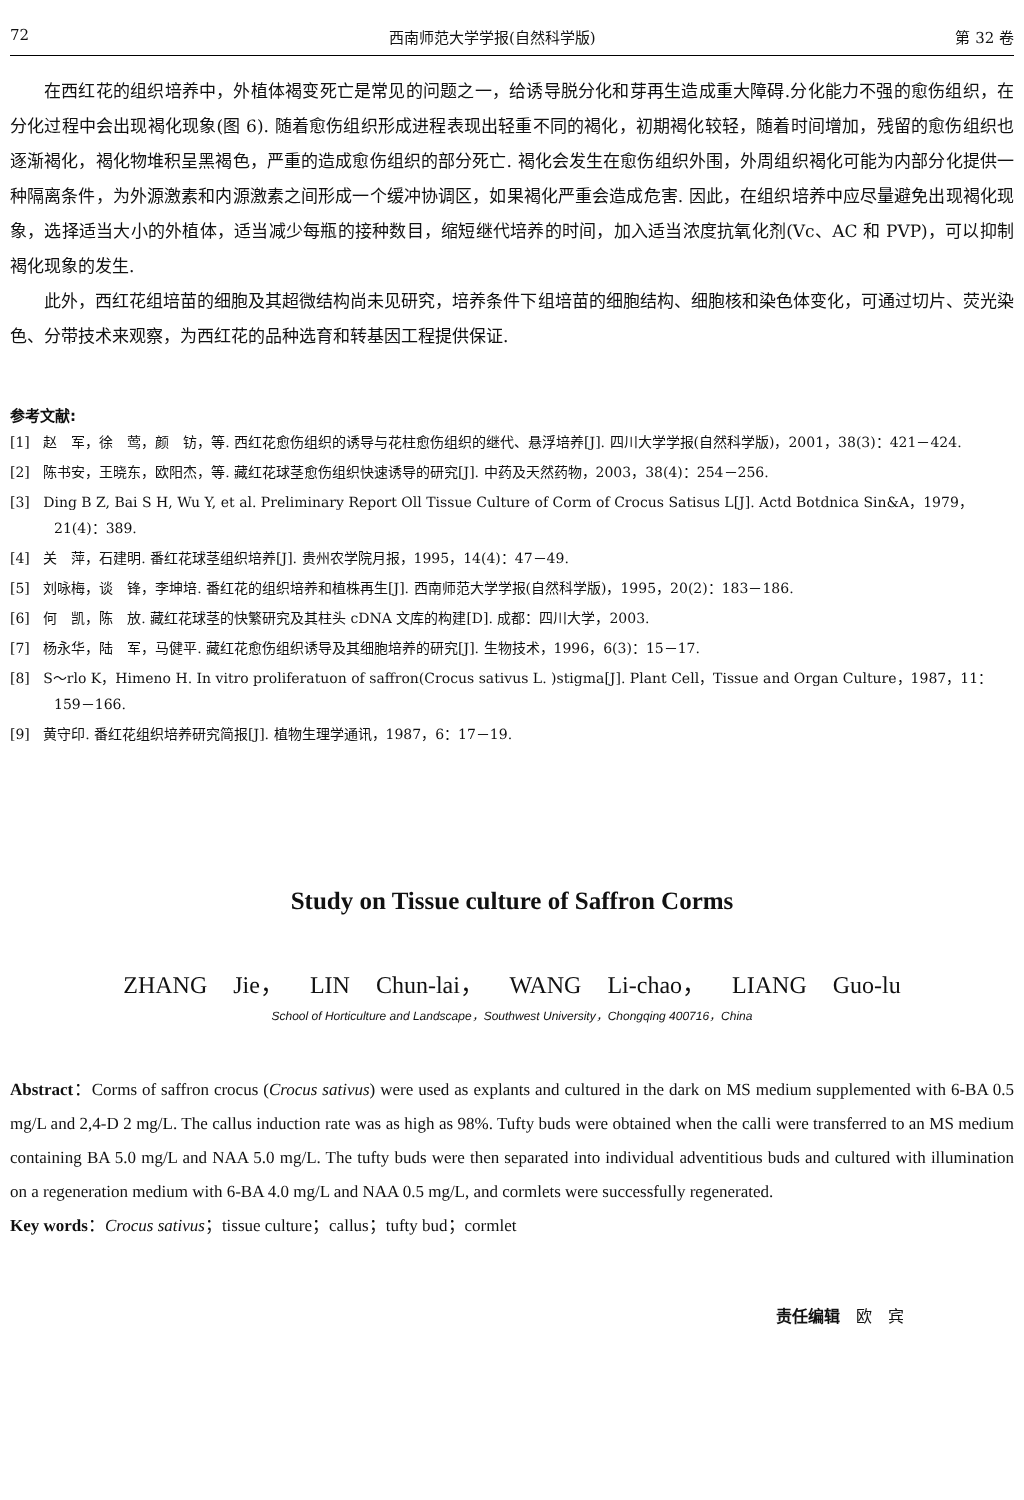72 西南师范大学学报(自然科学版) 第 32 卷
在西红花的组织培养中，外植体褐变死亡是常见的问题之一，给诱导脱分化和芽再生造成重大障碍.分化能力不强的愈伤组织，在分化过程中会出现褐化现象(图 6). 随着愈伤组织形成进程表现出轻重不同的褐化，初期褐化较轻，随着时间增加，残留的愈伤组织也逐渐褐化，褐化物堆积呈黑褐色，严重的造成愈伤组织的部分死亡. 褐化会发生在愈伤组织外围，外周组织褐化可能为内部分化提供一种隔离条件，为外源激素和内源激素之间形成一个缓冲协调区，如果褐化严重会造成危害. 因此，在组织培养中应尽量避免出现褐化现象，选择适当大小的外植体，适当减少每瓶的接种数目，缩短继代培养的时间，加入适当浓度抗氧化剂(Vc、AC 和 PVP)，可以抑制褐化现象的发生.
此外，西红花组培苗的细胞及其超微结构尚未见研究，培养条件下组培苗的细胞结构、细胞核和染色体变化，可通过切片、荧光染色、分带技术来观察，为西红花的品种选育和转基因工程提供保证.
参考文献:
[1] 赵　军，徐　莺，颜　钫，等. 西红花愈伤组织的诱导与花柱愈伤组织的继代、悬浮培养[J]. 四川大学学报(自然科学版)，2001，38(3)：421－424.
[2] 陈书安，王晓东，欧阳杰，等. 藏红花球茎愈伤组织快速诱导的研究[J]. 中药及天然药物，2003，38(4)：254－256.
[3] Ding B Z, Bai S H, Wu Y, et al. Preliminary Report Oll Tissue Culture of Corm of Crocus Satisus L[J]. Actd Botdnica Sin&A，1979，21(4)：389.
[4] 关　萍，石建明. 番红花球茎组织培养[J]. 贵州农学院月报，1995，14(4)：47－49.
[5] 刘咏梅，谈　锋，李坤培. 番红花的组织培养和植株再生[J]. 西南师范大学学报(自然科学版)，1995，20(2)：183－186.
[6] 何　凯，陈　放. 藏红花球茎的快繁研究及其柱头 cDNA 文库的构建[D]. 成都：四川大学，2003.
[7] 杨永华，陆　军，马健平. 藏红花愈伤组织诱导及其细胞培养的研究[J]. 生物技术，1996，6(3)：15－17.
[8] S～rlo K，Himeno H. In vitro proliferatuon of saffron(Crocus sativus L. )stigma[J]. Plant Cell，Tissue and Organ Culture，1987，11：159－166.
[9] 黄守印. 番红花组织培养研究简报[J]. 植物生理学通讯，1987，6：17－19.
Study on Tissue culture of Saffron Corms
ZHANG Jie， LIN Chun-lai， WANG Li-chao， LIANG Guo-lu
School of Horticulture and Landscape，Southwest University，Chongqing 400716，China
Abstract：Corms of saffron crocus (Crocus sativus) were used as explants and cultured in the dark on MS medium supplemented with 6-BA 0.5 mg/L and 2,4-D 2 mg/L. The callus induction rate was as high as 98%. Tufty buds were obtained when the calli were transferred to an MS medium containing BA 5.0 mg/L and NAA 5.0 mg/L. The tufty buds were then separated into individual adventitious buds and cultured with illumination on a regeneration medium with 6-BA 4.0 mg/L and NAA 0.5 mg/L, and cormlets were successfully regenerated.
Key words：Crocus sativus；tissue culture；callus；tufty bud；cormlet
责任编辑　欧　宾